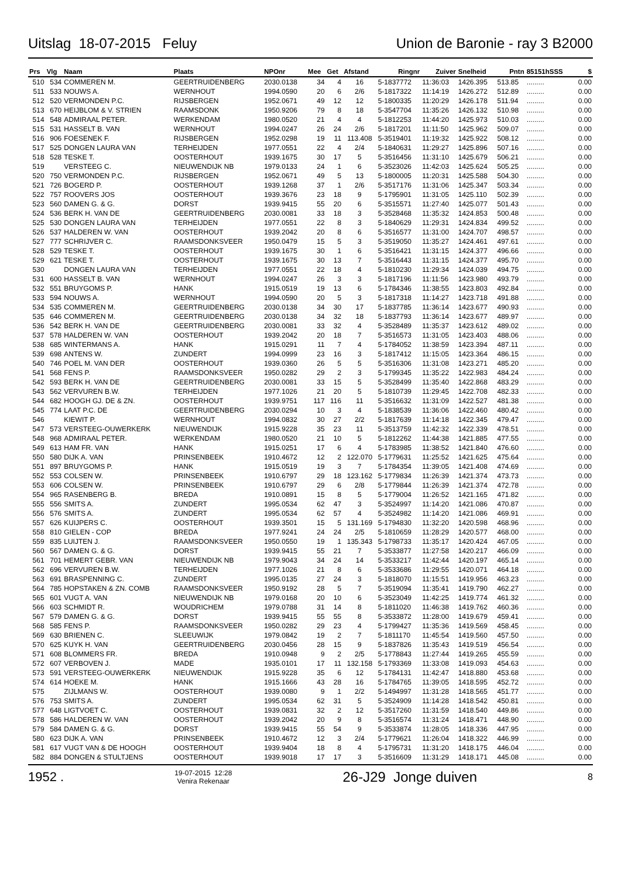Uitslag 18-07-2015 Feluy Union de Baronie - ray 3 B2000
| Prs | Vlg | Naam | Plaats | NPOnr | Mee | Get | Afstand | Ringnr | Zuiver | Snelheid | Pntn | 85151hSSS | $ |
| --- | --- | --- | --- | --- | --- | --- | --- | --- | --- | --- | --- | --- | --- |
| 510 | 534 | COMMEREN M. | GEERTRUIDENBERG | 2030.0138 | 34 | 4 | 16 | 5-1837772 | 11:36:03 | 1426.395 | 513.85 | ......... | 0.00 |
| 511 | 533 | NOUWS A. | WERNHOUT | 1994.0590 | 20 | 6 | 2/6 | 5-1817322 | 11:14:19 | 1426.272 | 512.89 | ......... | 0.00 |
| 512 | 520 | VERMONDEN P.C. | RIJSBERGEN | 1952.0671 | 49 | 12 | 12 | 5-1800335 | 11:20:29 | 1426.178 | 511.94 | ......... | 0.00 |
| 513 | 670 | HEIJBLOM & V. STRIEN | RAAMSDONK | 1950.9206 | 79 | 8 | 18 | 5-3547704 | 11:35:26 | 1426.132 | 510.98 | ......... | 0.00 |
| 514 | 548 | ADMIRAAL PETER. | WERKENDAM | 1980.0520 | 21 | 4 | 4 | 5-1812253 | 11:44:20 | 1425.973 | 510.03 | ......... | 0.00 |
| 515 | 531 | HASSELT B. VAN | WERNHOUT | 1994.0247 | 26 | 24 | 2/6 | 5-1817201 | 11:11:50 | 1425.962 | 509.07 | ......... | 0.00 |
| 516 | 906 | FOESENEK F. | RIJSBERGEN | 1952.0298 | 19 | 11 | 113.408 | 5-3519401 | 11:19:32 | 1425.922 | 508.12 | ......... | 0.00 |
| 517 | 525 | DONGEN LAURA VAN | TERHEIJDEN | 1977.0551 | 22 | 4 | 2/4 | 5-1840631 | 11:29:27 | 1425.896 | 507.16 | ......... | 0.00 |
| 518 | 528 | TESKE T. | OOSTERHOUT | 1939.1675 | 30 | 17 | 5 | 5-3516456 | 11:31:10 | 1425.679 | 506.21 | ......... | 0.00 |
| 519 | | VERSTEEG C. | NIEUWENDIJK NB | 1979.0133 | 24 | 1 | 6 | 5-3523026 | 11:42:03 | 1425.624 | 505.25 | ......... | 0.00 |
| 520 | 750 | VERMONDEN P.C. | RIJSBERGEN | 1952.0671 | 49 | 5 | 13 | 5-1800005 | 11:20:31 | 1425.588 | 504.30 | ......... | 0.00 |
| 521 | 726 | BOGERD P. | OOSTERHOUT | 1939.1268 | 37 | 1 | 2/6 | 5-3517176 | 11:31:06 | 1425.347 | 503.34 | ......... | 0.00 |
| 522 | 757 | ROOVERS JOS | OOSTERHOUT | 1939.3676 | 23 | 18 | 9 | 5-1795901 | 11:31:05 | 1425.110 | 502.39 | ......... | 0.00 |
| 523 | 560 | DAMEN G. & G. | DORST | 1939.9415 | 55 | 20 | 6 | 5-3515571 | 11:27:40 | 1425.077 | 501.43 | ......... | 0.00 |
| 524 | 536 | BERK H. VAN DE | GEERTRUIDENBERG | 2030.0081 | 33 | 18 | 3 | 5-3528468 | 11:35:32 | 1424.853 | 500.48 | ......... | 0.00 |
| 525 | 530 | DONGEN LAURA VAN | TERHEIJDEN | 1977.0551 | 22 | 8 | 3 | 5-1840629 | 11:29:31 | 1424.834 | 499.52 | ......... | 0.00 |
| 526 | 537 | HALDEREN W. VAN | OOSTERHOUT | 1939.2042 | 20 | 8 | 6 | 5-3516577 | 11:31:00 | 1424.707 | 498.57 | ......... | 0.00 |
| 527 | 777 | SCHRIJVER C. | RAAMSDONKSVEER | 1950.0479 | 15 | 5 | 3 | 5-3519050 | 11:35:27 | 1424.461 | 497.61 | ......... | 0.00 |
| 528 | 529 | TESKE T. | OOSTERHOUT | 1939.1675 | 30 | 1 | 6 | 5-3516421 | 11:31:15 | 1424.377 | 496.66 | ......... | 0.00 |
| 529 | 621 | TESKE T. | OOSTERHOUT | 1939.1675 | 30 | 13 | 7 | 5-3516443 | 11:31:15 | 1424.377 | 495.70 | ......... | 0.00 |
| 530 | | DONGEN LAURA VAN | TERHEIJDEN | 1977.0551 | 22 | 18 | 4 | 5-1810230 | 11:29:34 | 1424.039 | 494.75 | ......... | 0.00 |
| 531 | 600 | HASSELT B. VAN | WERNHOUT | 1994.0247 | 26 | 3 | 3 | 5-1817196 | 11:11:56 | 1423.980 | 493.79 | ......... | 0.00 |
| 532 | 551 | BRUYGOMS P. | HANK | 1915.0519 | 19 | 13 | 6 | 5-1784346 | 11:38:55 | 1423.803 | 492.84 | ......... | 0.00 |
| 533 | 594 | NOUWS A. | WERNHOUT | 1994.0590 | 20 | 5 | 3 | 5-1817318 | 11:14:27 | 1423.718 | 491.88 | ......... | 0.00 |
| 534 | 535 | COMMEREN M. | GEERTRUIDENBERG | 2030.0138 | 34 | 30 | 17 | 5-1837785 | 11:36:14 | 1423.677 | 490.93 | ......... | 0.00 |
| 535 | 646 | COMMEREN M. | GEERTRUIDENBERG | 2030.0138 | 34 | 32 | 18 | 5-1837793 | 11:36:14 | 1423.677 | 489.97 | ......... | 0.00 |
| 536 | 542 | BERK H. VAN DE | GEERTRUIDENBERG | 2030.0081 | 33 | 32 | 4 | 5-3528489 | 11:35:37 | 1423.612 | 489.02 | ......... | 0.00 |
| 537 | 578 | HALDEREN W. VAN | OOSTERHOUT | 1939.2042 | 20 | 18 | 7 | 5-3516573 | 11:31:05 | 1423.403 | 488.06 | ......... | 0.00 |
| 538 | 685 | WINTERMANS A. | HANK | 1915.0291 | 11 | 7 | 4 | 5-1784052 | 11:38:59 | 1423.394 | 487.11 | ......... | 0.00 |
| 539 | 698 | ANTENS W. | ZUNDERT | 1994.0999 | 23 | 16 | 3 | 5-1817412 | 11:15:05 | 1423.364 | 486.15 | ......... | 0.00 |
| 540 | 746 | POEL M. VAN DER | OOSTERHOUT | 1939.0360 | 26 | 5 | 5 | 5-3516306 | 11:31:08 | 1423.271 | 485.20 | ......... | 0.00 |
| 541 | 568 | FENS P. | RAAMSDONKSVEER | 1950.0282 | 29 | 2 | 3 | 5-1799345 | 11:35:22 | 1422.983 | 484.24 | ......... | 0.00 |
| 542 | 593 | BERK H. VAN DE | GEERTRUIDENBERG | 2030.0081 | 33 | 15 | 5 | 5-3528499 | 11:35:40 | 1422.868 | 483.29 | ......... | 0.00 |
| 543 | 562 | VERVUREN B.W. | TERHEIJDEN | 1977.1026 | 21 | 20 | 5 | 5-1810739 | 11:29:45 | 1422.708 | 482.33 | ......... | 0.00 |
| 544 | 682 | HOOGH GJ. DE & ZN. | OOSTERHOUT | 1939.9751 | 117 | 116 | 11 | 5-3516632 | 11:31:09 | 1422.527 | 481.38 | ......... | 0.00 |
| 545 | 774 | LAAT P.C. DE | GEERTRUIDENBERG | 2030.0294 | 10 | 3 | 4 | 5-1838539 | 11:36:06 | 1422.460 | 480.42 | ......... | 0.00 |
| 546 | | KIEWIT P. | WERNHOUT | 1994.0832 | 30 | 27 | 2/2 | 5-1817639 | 11:14:18 | 1422.345 | 479.47 | ......... | 0.00 |
| 547 | 573 | VERSTEEG-OUWERKERK | NIEUWENDIJK | 1915.9228 | 35 | 23 | 11 | 5-3513759 | 11:42:32 | 1422.339 | 478.51 | ......... | 0.00 |
| 548 | 968 | ADMIRAAL PETER. | WERKENDAM | 1980.0520 | 21 | 10 | 5 | 5-1812262 | 11:44:38 | 1421.885 | 477.55 | ......... | 0.00 |
| 549 | 613 | HAM FR. VAN | HANK | 1915.0251 | 17 | 6 | 4 | 5-1783985 | 11:38:52 | 1421.840 | 476.60 | ......... | 0.00 |
| 550 | 580 | DIJK A. VAN | PRINSENBEEK | 1910.4672 | 12 | 2 | 122.070 | 5-1779631 | 11:25:52 | 1421.625 | 475.64 | ......... | 0.00 |
| 551 | 897 | BRUYGOMS P. | HANK | 1915.0519 | 19 | 3 | 7 | 5-1784354 | 11:39:05 | 1421.408 | 474.69 | ......... | 0.00 |
| 552 | 553 | COLSEN W. | PRINSENBEEK | 1910.6797 | 29 | 18 | 123.162 | 5-1779834 | 11:26:39 | 1421.374 | 473.73 | ......... | 0.00 |
| 553 | 606 | COLSEN W. | PRINSENBEEK | 1910.6797 | 29 | 6 | 2/8 | 5-1779844 | 11:26:39 | 1421.374 | 472.78 | ......... | 0.00 |
| 554 | 965 | RASENBERG B. | BREDA | 1910.0891 | 15 | 8 | 5 | 5-1779004 | 11:26:52 | 1421.165 | 471.82 | ......... | 0.00 |
| 555 | 556 | SMITS A. | ZUNDERT | 1995.0534 | 62 | 47 | 3 | 5-3524997 | 11:14:20 | 1421.086 | 470.87 | ......... | 0.00 |
| 556 | 576 | SMITS A. | ZUNDERT | 1995.0534 | 62 | 57 | 4 | 5-3524982 | 11:14:20 | 1421.086 | 469.91 | ......... | 0.00 |
| 557 | 626 | KUIJPERS C. | OOSTERHOUT | 1939.3501 | 15 | 5 | 131.169 | 5-1794830 | 11:32:20 | 1420.598 | 468.96 | ......... | 0.00 |
| 558 | 810 | GIELEN - COP | BREDA | 1977.9241 | 24 | 24 | 2/5 | 5-1810659 | 11:28:29 | 1420.577 | 468.00 | ......... | 0.00 |
| 559 | 835 | LUIJTEN J. | RAAMSDONKSVEER | 1950.0550 | 19 | 1 | 135.343 | 5-1798733 | 11:35:17 | 1420.424 | 467.05 | ......... | 0.00 |
| 560 | 567 | DAMEN G. & G. | DORST | 1939.9415 | 55 | 21 | 7 | 5-3533877 | 11:27:58 | 1420.217 | 466.09 | ......... | 0.00 |
| 561 | 701 | HEMERT GEBR. VAN | NIEUWENDIJK NB | 1979.9043 | 34 | 24 | 14 | 5-3533217 | 11:42:44 | 1420.197 | 465.14 | ......... | 0.00 |
| 562 | 696 | VERVUREN B.W. | TERHEIJDEN | 1977.1026 | 21 | 8 | 6 | 5-3533686 | 11:29:55 | 1420.071 | 464.18 | ......... | 0.00 |
| 563 | 691 | BRASPENNING C. | ZUNDERT | 1995.0135 | 27 | 24 | 3 | 5-1818070 | 11:15:51 | 1419.956 | 463.23 | ......... | 0.00 |
| 564 | 785 | HOPSTAKEN & ZN. COMB | RAAMSDONKSVEER | 1950.9192 | 28 | 5 | 7 | 5-3519094 | 11:35:41 | 1419.790 | 462.27 | ......... | 0.00 |
| 565 | 601 | VUGT A. VAN | NIEUWENDIJK NB | 1979.0168 | 20 | 10 | 6 | 5-3523049 | 11:42:25 | 1419.774 | 461.32 | ......... | 0.00 |
| 566 | 603 | SCHMIDT R. | WOUDRICHEM | 1979.0788 | 31 | 14 | 8 | 5-1811020 | 11:46:38 | 1419.762 | 460.36 | ......... | 0.00 |
| 567 | 579 | DAMEN G. & G. | DORST | 1939.9415 | 55 | 55 | 8 | 5-3533872 | 11:28:00 | 1419.679 | 459.41 | ......... | 0.00 |
| 568 | 585 | FENS P. | RAAMSDONKSVEER | 1950.0282 | 29 | 23 | 4 | 5-1799427 | 11:35:36 | 1419.569 | 458.45 | ......... | 0.00 |
| 569 | 630 | BRIENEN C. | SLEEUWIJK | 1979.0842 | 19 | 2 | 7 | 5-1811170 | 11:45:54 | 1419.560 | 457.50 | ......... | 0.00 |
| 570 | 625 | KUYK H. VAN | GEERTRUIDENBERG | 2030.0456 | 28 | 15 | 9 | 5-1837826 | 11:35:43 | 1419.519 | 456.54 | ......... | 0.00 |
| 571 | 608 | BLOMMERS FR. | BREDA | 1910.0948 | 9 | 2 | 2/5 | 5-1778843 | 11:27:44 | 1419.265 | 455.59 | ......... | 0.00 |
| 572 | 607 | VERBOVEN J. | MADE | 1935.0101 | 17 | 11 | 132.158 | 5-1793369 | 11:33:08 | 1419.093 | 454.63 | ......... | 0.00 |
| 573 | 591 | VERSTEEG-OUWERKERK | NIEUWENDIJK | 1915.9228 | 35 | 6 | 12 | 5-1784131 | 11:42:47 | 1418.880 | 453.68 | ......... | 0.00 |
| 574 | 614 | HOEKE M. | HANK | 1915.1666 | 43 | 28 | 16 | 5-1784765 | 11:39:05 | 1418.595 | 452.72 | ......... | 0.00 |
| 575 | | ZIJLMANS W. | OOSTERHOUT | 1939.0080 | 9 | 1 | 2/2 | 5-1494997 | 11:31:28 | 1418.565 | 451.77 | ......... | 0.00 |
| 576 | 753 | SMITS A. | ZUNDERT | 1995.0534 | 62 | 31 | 5 | 5-3524909 | 11:14:28 | 1418.542 | 450.81 | ......... | 0.00 |
| 577 | 648 | LIGTVOET C. | OOSTERHOUT | 1939.0831 | 32 | 2 | 12 | 5-3517260 | 11:31:59 | 1418.540 | 449.86 | ......... | 0.00 |
| 578 | 586 | HALDEREN W. VAN | OOSTERHOUT | 1939.2042 | 20 | 9 | 8 | 5-3516574 | 11:31:24 | 1418.471 | 448.90 | ......... | 0.00 |
| 579 | 584 | DAMEN G. & G. | DORST | 1939.9415 | 55 | 54 | 9 | 5-3533874 | 11:28:05 | 1418.336 | 447.95 | ......... | 0.00 |
| 580 | 623 | DIJK A. VAN | PRINSENBEEK | 1910.4672 | 12 | 3 | 2/4 | 5-1779621 | 11:26:04 | 1418.322 | 446.99 | ......... | 0.00 |
| 581 | 617 | VUGT VAN & DE HOOGH | OOSTERHOUT | 1939.9404 | 18 | 8 | 4 | 5-1795731 | 11:31:20 | 1418.175 | 446.04 | ......... | 0.00 |
| 582 | 884 | DONGEN & STULTJENS | OOSTERHOUT | 1939.9018 | 17 | 17 | 3 | 5-3516609 | 11:31:29 | 1418.171 | 445.08 | ......... | 0.00 |
1952 . 19-07-2015 12:28
Venira Rekenaar 26-J29 Jonge duiven 8